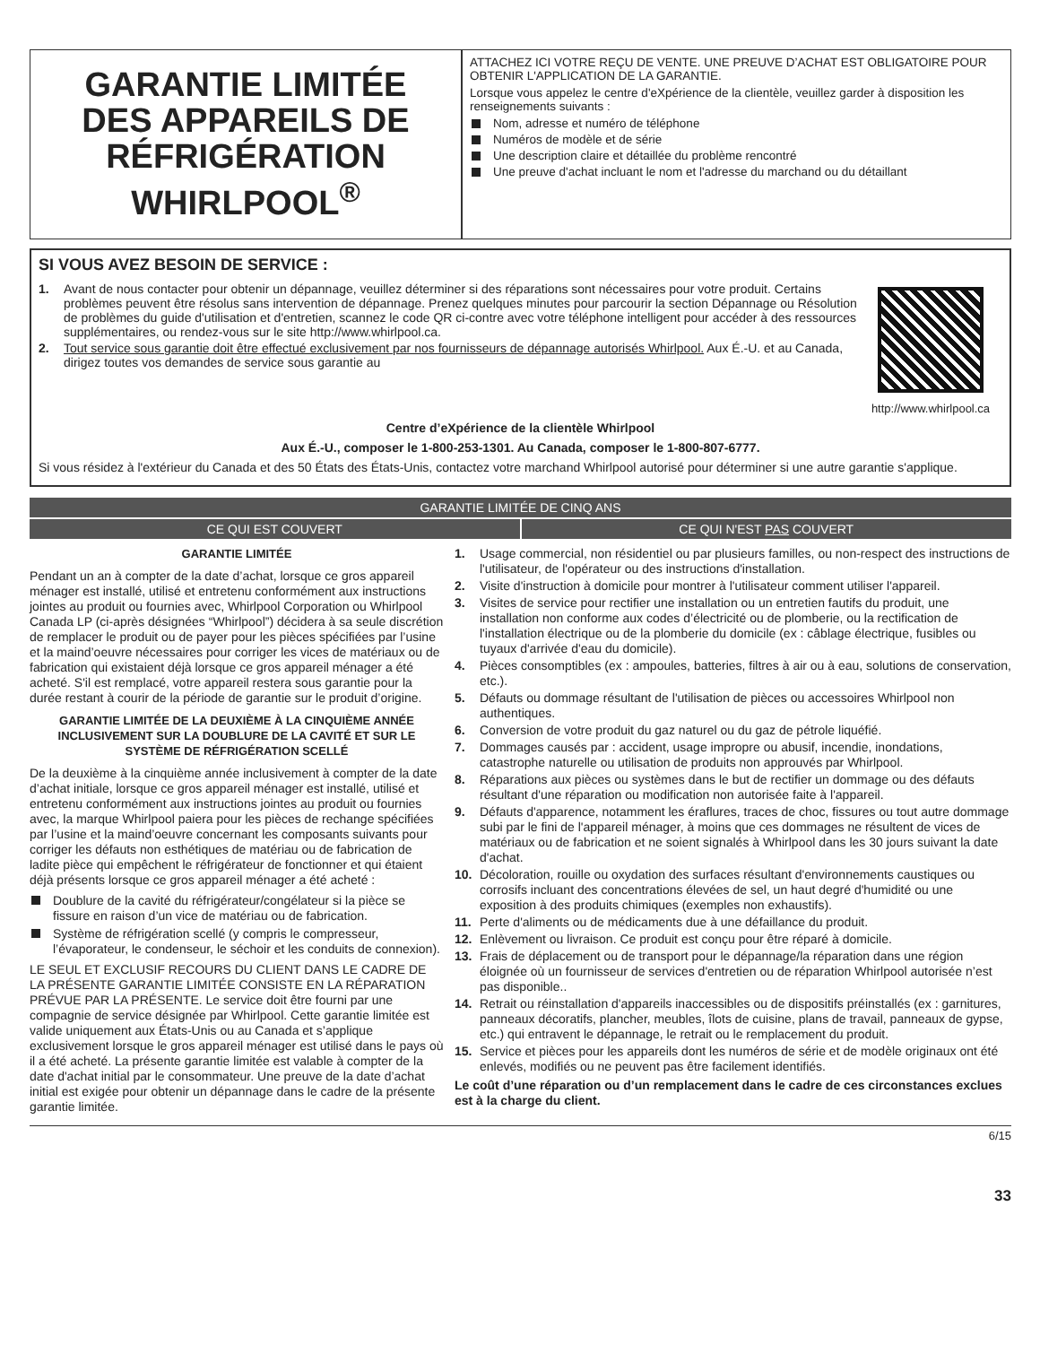GARANTIE LIMITÉE
DES APPAREILS DE
RÉFRIGÉRATION
WHIRLPOOL<sup>®</sup>
ATTACHEZ ICI VOTRE REÇU DE VENTE. UNE PREUVE D’ACHAT EST OBLIGATOIRE POUR OBTENIR L'APPLICATION DE LA GARANTIE.
Lorsque vous appelez le centre d'eXpérience de la clientèle, veuillez garder à disposition les renseignements suivants :
Nom, adresse et numéro de téléphone
Numéros de modèle et de série
Une description claire et détaillée du problème rencontré
Une preuve d'achat incluant le nom et l'adresse du marchand ou du détaillant
SI VOUS AVEZ BESOIN DE SERVICE :
1. Avant de nous contacter pour obtenir un dépannage, veuillez déterminer si des réparations sont nécessaires pour votre produit. Certains problèmes peuvent être résolus sans intervention de dépannage. Prenez quelques minutes pour parcourir la section Dépannage ou Résolution de problèmes du guide d'utilisation et d'entretien, scannez le code QR ci-contre avec votre téléphone intelligent pour accéder à des ressources supplémentaires, ou rendez-vous sur le site http://www.whirlpool.ca.
2. Tout service sous garantie doit être effectué exclusivement par nos fournisseurs de dépannage autorisés Whirlpool. Aux É.-U. et au Canada, dirigez toutes vos demandes de service sous garantie au
http://www.whirlpool.ca
Centre d’eXpérience de la clientèle Whirlpool
Aux É.-U., composer le 1-800-253-1301. Au Canada, composer le 1-800-807-6777.
Si vous résidez à l'extérieur du Canada et des 50 États des États-Unis, contactez votre marchand Whirlpool autorisé pour déterminer si une autre garantie s'applique.
GARANTIE LIMITÉE DE CINQ ANS
CE QUI EST COUVERT CE QUI N'EST PAS COUVERT
GARANTIE LIMITÉE
Pendant un an à compter de la date d’achat, lorsque ce gros appareil ménager est installé, utilisé et entretenu conformément aux instructions jointes au produit ou fournies avec, Whirlpool Corporation ou Whirlpool Canada LP (ci-après désignées “Whirlpool”) décidera à sa seule discrétion de remplacer le produit ou de payer pour les pièces spécifiées par l’usine et la maind’oeuvre nécessaires pour corriger les vices de matériaux ou de fabrication qui existaient déjà lorsque ce gros appareil ménager a été acheté. S'il est remplacé, votre appareil restera sous garantie pour la durée restant à courir de la période de garantie sur le produit d’origine.
GARANTIE LIMITÉE DE LA DEUXIÈME À LA CINQUIÈME ANNÉE INCLUSIVEMENT SUR LA DOUBLURE DE LA CAVITÉ ET SUR LE SYSTÈME DE RÉFRIGÉRATION SCELLÉ
De la deuxième à la cinquième année inclusivement à compter de la date d’achat initiale, lorsque ce gros appareil ménager est installé, utilisé et entretenu conformément aux instructions jointes au produit ou fournies avec, la marque Whirlpool paiera pour les pièces de rechange spécifiées par l’usine et la maind’oeuvre concernant les composants suivants pour corriger les défauts non esthétiques de matériau ou de fabrication de ladite pièce qui empêchent le réfrigérateur de fonctionner et qui étaient déjà présents lorsque ce gros appareil ménager a été acheté :
Doublure de la cavité du réfrigérateur/congélateur si la pièce se fissure en raison d’un vice de matériau ou de fabrication.
Système de réfrigération scellé (y compris le compresseur, l’évaporateur, le condenseur, le séchoir et les conduits de connexion).
LE SEUL ET EXCLUSIF RECOURS DU CLIENT DANS LE CADRE DE LA PRÉSENTE GARANTIE LIMITÉE CONSISTE EN LA RÉPARATION PRÉVUE PAR LA PRÉSENTE. Le service doit être fourni par une compagnie de service désignée par Whirlpool. Cette garantie limitée est valide uniquement aux États-Unis ou au Canada et s’applique exclusivement lorsque le gros appareil ménager est utilisé dans le pays où il a été acheté. La présente garantie limitée est valable à compter de la date d'achat initial par le consommateur. Une preuve de la date d’achat initial est exigée pour obtenir un dépannage dans le cadre de la présente garantie limitée.
1. Usage commercial, non résidentiel ou par plusieurs familles, ou non-respect des instructions de l'utilisateur, de l'opérateur ou des instructions d'installation.
2. Visite d'instruction à domicile pour montrer à l'utilisateur comment utiliser l'appareil.
3. Visites de service pour rectifier une installation ou un entretien fautifs du produit, une installation non conforme aux codes d’électricité ou de plomberie, ou la rectification de l'installation électrique ou de la plomberie du domicile (ex : câblage électrique, fusibles ou tuyaux d'arrivée d'eau du domicile).
4. Pièces consomptibles (ex : ampoules, batteries, filtres à air ou à eau, solutions de conservation, etc.).
5. Défauts ou dommage résultant de l'utilisation de pièces ou accessoires Whirlpool non authentiques.
6. Conversion de votre produit du gaz naturel ou du gaz de pétrole liquéfié.
7. Dommages causés par : accident, usage impropre ou abusif, incendie, inondations, catastrophe naturelle ou utilisation de produits non approuvés par Whirlpool.
8. Réparations aux pièces ou systèmes dans le but de rectifier un dommage ou des défauts résultant d'une réparation ou modification non autorisée faite à l'appareil.
9. Défauts d'apparence, notamment les éraflures, traces de choc, fissures ou tout autre dommage subi par le fini de l'appareil ménager, à moins que ces dommages ne résultent de vices de matériaux ou de fabrication et ne soient signalés à Whirlpool dans les 30 jours suivant la date d'achat.
10. Décoloration, rouille ou oxydation des surfaces résultant d'environnements caustiques ou corrosifs incluant des concentrations élevées de sel, un haut degré d'humidité ou une exposition à des produits chimiques (exemples non exhaustifs).
11. Perte d'aliments ou de médicaments due à une défaillance du produit.
12. Enlèvement ou livraison. Ce produit est conçu pour être réparé à domicile.
13. Frais de déplacement ou de transport pour le dépannage/la réparation dans une région éloignée où un fournisseur de services d'entretien ou de réparation Whirlpool autorisée n’est pas disponible..
14. Retrait ou réinstallation d'appareils inaccessibles ou de dispositifs préinstallés (ex : garnitures, panneaux décoratifs, plancher, meubles, îlots de cuisine, plans de travail, panneaux de gypse, etc.) qui entravent le dépannage, le retrait ou le remplacement du produit.
15. Service et pièces pour les appareils dont les numéros de série et de modèle originaux ont été enlevés, modifiés ou ne peuvent pas être facilement identifiés.
Le coût d’une réparation ou d’un remplacement dans le cadre de ces circonstances exclues est à la charge du client.
6/15
33